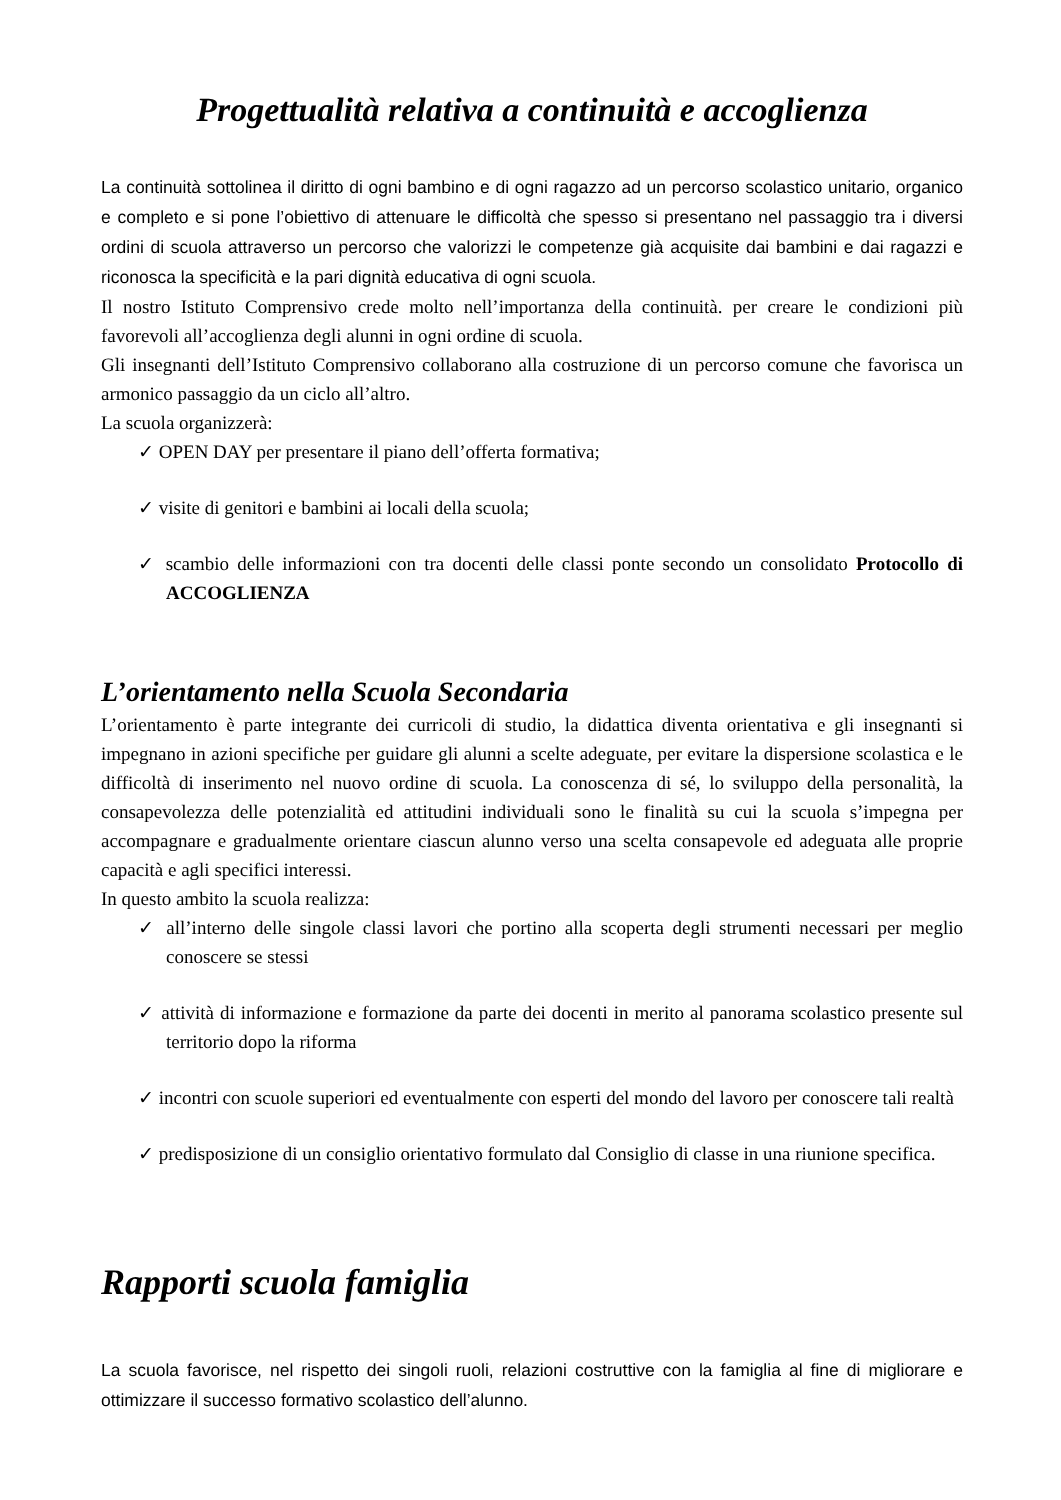Progettualità relativa a continuità e accoglienza
La continuità sottolinea il diritto di ogni bambino e di ogni ragazzo ad un percorso scolastico unitario, organico e completo e si pone l’obiettivo di attenuare le difficoltà che spesso si presentano nel passaggio tra i diversi ordini di scuola attraverso un percorso che valorizzi le competenze già acquisite dai bambini e dai ragazzi e riconosca la specificità e la pari dignità educativa di ogni scuola.
Il nostro Istituto Comprensivo crede molto nell’importanza della continuità. per creare le condizioni più favorevoli all’accoglienza degli alunni in ogni ordine di scuola.
Gli insegnanti dell’Istituto Comprensivo collaborano alla costruzione di un percorso comune che favorisca un armonico passaggio da un ciclo all’altro.
La scuola organizzerà:
✓ OPEN DAY per presentare il piano dell’offerta formativa;
✓ visite di genitori e bambini ai locali della scuola;
✓ scambio delle informazioni con tra docenti delle classi ponte secondo un consolidato Protocollo di ACCOGLIENZA
L’orientamento nella Scuola Secondaria
L’orientamento è parte integrante dei curricoli di studio, la didattica diventa orientativa e gli insegnanti si impegnano in azioni specifiche per guidare gli alunni a scelte adeguate, per evitare la dispersione scolastica e le difficoltà di inserimento nel nuovo ordine di scuola. La conoscenza di sé, lo sviluppo della personalità, la consapevolezza delle potenzialità ed attitudini individuali sono le finalità su cui la scuola s’impegna per accompagnare e gradualmente orientare ciascun alunno verso una scelta consapevole ed adeguata alle proprie capacità e agli specifici interessi.
In questo ambito la scuola realizza:
✓ all’interno delle singole classi lavori che portino alla scoperta degli strumenti necessari per meglio conoscere se stessi
✓ attività di informazione e formazione da parte dei docenti in merito al panorama scolastico presente sul territorio dopo la riforma
✓ incontri con scuole superiori ed eventualmente con esperti del mondo del lavoro per conoscere tali realtà
✓ predisposizione di un consiglio orientativo formulato dal Consiglio di classe in una riunione specifica.
Rapporti scuola famiglia
La scuola favorisce, nel rispetto dei singoli ruoli, relazioni costruttive con la famiglia al fine di migliorare e ottimizzare il successo formativo scolastico dell’alunno.